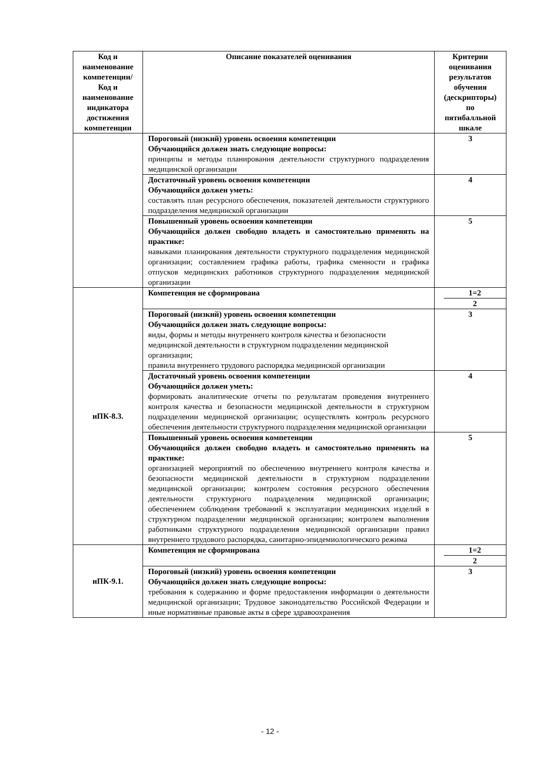| Код и наименование компетенции/ Код и наименование индикатора достижения компетенции | Описание показателей оценивания | Критерии оценивания результатов обучения (дескрипторы) по пятибалльной шкале |
| --- | --- | --- |
| | Пороговый (низкий) уровень освоения компетенции Обучающийся должен знать следующие вопросы: принципы и методы планирования деятельности структурного подразделения медицинской организации | 3 |
| | Достаточный уровень освоения компетенции Обучающийся должен уметь: составлять план ресурсного обеспечения, показателей деятельности структурного подразделения медицинской организации | 4 |
| | Повышенный уровень освоения компетенции Обучающийся должен свободно владеть и самостоятельно применять на практике: навыками планирования деятельности структурного подразделения медицинской организации; составлением графика работы, графика сменности и графика отпусков медицинских работников структурного подразделения медицинской организации | 5 |
| иПК-8.3. | Компетенция не сформирована | 1=2 2 |
| | Пороговый (низкий) уровень освоения компетенции Обучающийся должен знать следующие вопросы: виды, формы и методы внутреннего контроля качества и безопасности медицинской деятельности в структурном подразделении медицинской организации; правила внутреннего трудового распорядка медицинской организации | 3 |
| | Достаточный уровень освоения компетенции Обучающийся должен уметь: формировать аналитические отчеты по результатам проведения внутреннего контроля качества и безопасности медицинской деятельности в структурном подразделении медицинской организации; осуществлять контроль ресурсного обеспечения деятельности структурного подразделения медицинской организации | 4 |
| | Повышенный уровень освоения компетенции Обучающийся должен свободно владеть и самостоятельно применять на практике: организацией мероприятий по обеспечению внутреннего контроля качества и безопасности медицинской деятельности в структурном подразделении медицинской организации; контролем состояния ресурсного обеспечения деятельности структурного подразделения медицинской организации; обеспечением соблюдения требований к эксплуатации медицинских изделий в структурном подразделении медицинской организации; контролем выполнения работниками структурного подразделения медицинской организации правил внутреннего трудового распорядка, санитарно-эпидемиологического режима | 5 |
| иПК-9.1. | Компетенция не сформирована | 1=2 2 |
| | Пороговый (низкий) уровень освоения компетенции Обучающийся должен знать следующие вопросы: требования к содержанию и форме предоставления информации о деятельности медицинской организации; Трудовое законодательство Российской Федерации и иные нормативные правовые акты в сфере здравоохранения | 3 |
- 12 -